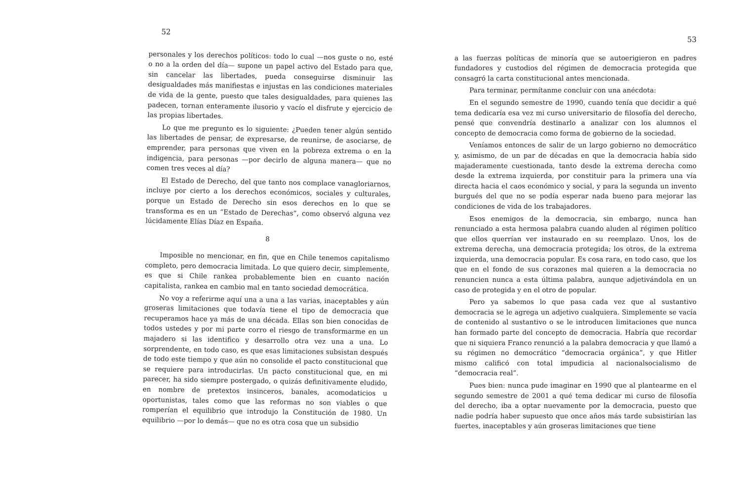52
personales y los derechos políticos: todo lo cual —nos guste o no, esté o no a la orden del día— supone un papel activo del Estado para que, sin cancelar las libertades, pueda conseguirse disminuir las desigualdades más manifiestas e injustas en las condiciones materiales de vida de la gente, puesto que tales desigualdades, para quienes las padecen, tornan enteramente ilusorio y vacío el disfrute y ejercicio de las propias libertades.
Lo que me pregunto es lo siguiente: ¿Pueden tener algún sentido las libertades de pensar, de expresarse, de reunirse, de asociarse, de emprender, para personas que viven en la pobreza extrema o en la indigencia, para personas —por decirlo de alguna manera— que no comen tres veces al día?
El Estado de Derecho, del que tanto nos complace vanagloriarnos, incluye por cierto a los derechos económicos, sociales y culturales, porque un Estado de Derecho sin esos derechos en lo que se transforma es en un “Estado de Derechas”, como observó alguna vez lúcidamente Elías Díaz en España.
8
Imposible no mencionar, en fin, que en Chile tenemos capitalismo completo, pero democracia limitada. Lo que quiero decir, simplemente, es que si Chile rankea probablemente bien en cuanto nación capitalista, rankea en cambio mal en tanto sociedad democrática.
No voy a referirme aquí una a una a las varias, inaceptables y aún groseras limitaciones que todavía tiene el tipo de democracia que recuperamos hace ya más de una década. Ellas son bien conocidas de todos ustedes y por mi parte corro el riesgo de transformarme en un majadero si las identifico y desarrollo otra vez una a una. Lo sorprendente, en todo caso, es que esas limitaciones subsistan después de todo este tiempo y que aún no consolide el pacto constitucional que se requiere para introducirlas. Un pacto constitucional que, en mi parecer, ha sido siempre postergado, o quizás definitivamente eludido, en nombre de pretextos insinceros, banales, acomodaticios u oportunistas, tales como que las reformas no son viables o que romperían el equilibrio que introdujo la Constitución de 1980. Un equilibrio —por lo demás— que no es otra cosa que un subsidio
53
a las fuerzas políticas de minoría que se autoerigieron en padres fundadores y custodios del régimen de democracia protegida que consagró la carta constitucional antes mencionada.
Para terminar, permítanme concluir con una anécdota:
En el segundo semestre de 1990, cuando tenía que decidir a qué tema dedicaría esa vez mi curso universitario de filosofía del derecho, pensé que convendría destinarlo a analizar con los alumnos el concepto de democracia como forma de gobierno de la sociedad.
Veníamos entonces de salir de un largo gobierno no democrático y, asimismo, de un par de décadas en que la democracia había sido majaderamente cuestionada, tanto desde la extrema derecha como desde la extrema izquierda, por constituir para la primera una vía directa hacia el caos económico y social, y para la segunda un invento burgués del que no se podía esperar nada bueno para mejorar las condiciones de vida de los trabajadores.
Esos enemigos de la democracia, sin embargo, nunca han renunciado a esta hermosa palabra cuando aluden al régimen político que ellos querrían ver instaurado en su reemplazo. Unos, los de extrema derecha, una democracia protegida; los otros, de la extrema izquierda, una democracia popular. Es cosa rara, en todo caso, que los que en el fondo de sus corazones mal quieren a la democracia no renuncien nunca a esta última palabra, aunque adjetivándola en un caso de protegida y en el otro de popular.
Pero ya sabemos lo que pasa cada vez que al sustantivo democracia se le agrega un adjetivo cualquiera. Simplemente se vacía de contenido al sustantivo o se le introducen limitaciones que nunca han formado parte del concepto de democracia. Habría que recordar que ni siquiera Franco renunció a la palabra democracia y que llamó a su régimen no democrático “democracia orgánica”, y que Hitler mismo calificó con total impudicia al nacionalsocialismo de “democracia real”.
Pues bien: nunca pude imaginar en 1990 que al plantearme en el segundo semestre de 2001 a qué tema dedicar mi curso de filosofía del derecho, iba a optar nuevamente por la democracia, puesto que nadie podría haber supuesto que once años más tarde subsistirían las fuertes, inaceptables y aún groseras limitaciones que tiene